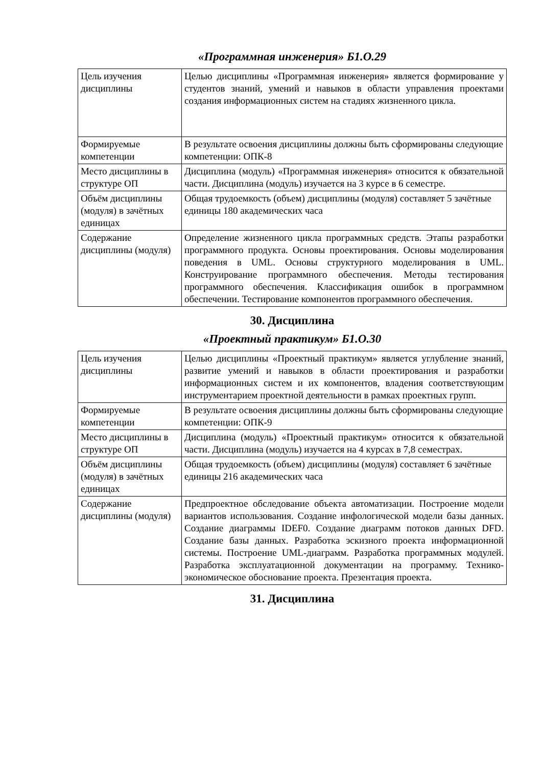«Программная инженерия» Б1.О.29
| Цель изучения дисциплины | Целью дисциплины «Программная инженерия» является формирование у студентов знаний, умений и навыков в области управления проектами создания информационных систем на стадиях жизненного цикла. |
| Формируемые компетенции | В результате освоения дисциплины должны быть сформированы следующие компетенции: ОПК-8 |
| Место дисциплины в структуре ОП | Дисциплина (модуль) «Программная инженерия» относится к обязательной части. Дисциплина (модуль) изучается на 3 курсе в 6 семестре. |
| Объём дисциплины (модуля) в зачётных единицах | Общая трудоемкость (объем) дисциплины (модуля) составляет 5 зачётные единицы 180 академических часа |
| Содержание дисциплины (модуля) | Определение жизненного цикла программных средств. Этапы разработки программного продукта. Основы проектирования. Основы моделирования поведения в UML. Основы структурного моделирования в UML. Конструирование программного обеспечения. Методы тестирования программного обеспечения. Классификация ошибок в программном обеспечении. Тестирование компонентов программного обеспечения. |
30. Дисциплина
«Проектный практикум» Б1.О.30
| Цель изучения дисциплины | Целью дисциплины «Проектный практикум» является углубление знаний, развитие умений и навыков в области проектирования и разработки информационных систем и их компонентов, владения соответствующим инструментарием проектной деятельности в рамках проектных групп. |
| Формируемые компетенции | В результате освоения дисциплины должны быть сформированы следующие компетенции: ОПК-9 |
| Место дисциплины в структуре ОП | Дисциплина (модуль) «Проектный практикум» относится к обязательной части. Дисциплина (модуль) изучается на 4 курсах в 7,8 семестрах. |
| Объём дисциплины (модуля) в зачётных единицах | Общая трудоемкость (объем) дисциплины (модуля) составляет 6 зачётные единицы 216 академических часа |
| Содержание дисциплины (модуля) | Предпроектное обследование объекта автоматизации. Построение модели вариантов использования. Создание инфологической модели базы данных. Создание диаграммы IDEF0. Создание диаграмм потоков данных DFD. Создание базы данных. Разработка эскизного проекта информационной системы. Построение UML-диаграмм. Разработка программных модулей. Разработка эксплуатационной документации на программу. Технико-экономическое обоснование проекта. Презентация проекта. |
31. Дисциплина